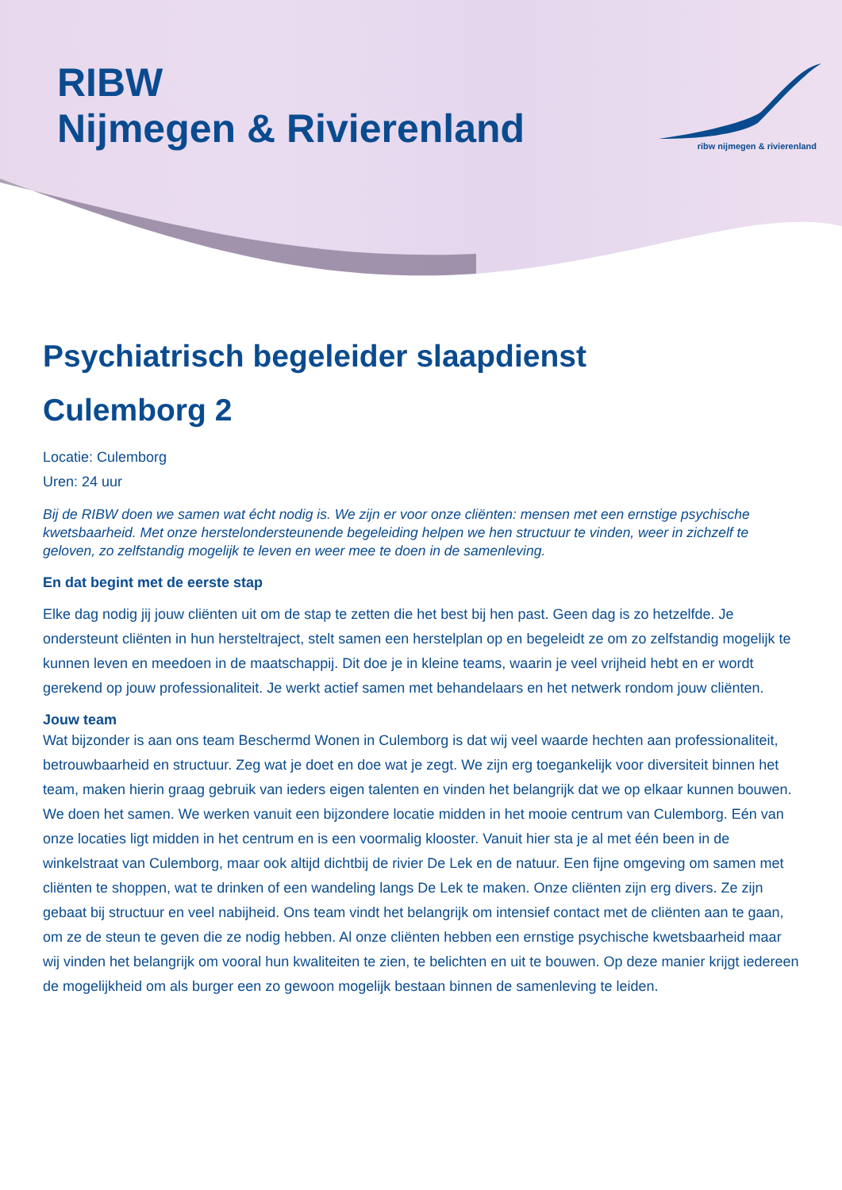RIBW
Nijmegen & Rivierenland
ribw nijmegen & rivierenland
Psychiatrisch begeleider slaapdienst
Culemborg 2
Locatie: Culemborg
Uren: 24 uur
Bij de RIBW doen we samen wat écht nodig is. We zijn er voor onze cliënten: mensen met een ernstige psychische kwetsbaarheid. Met onze herstelondersteunende begeleiding helpen we hen structuur te vinden, weer in zichzelf te geloven, zo zelfstandig mogelijk te leven en weer mee te doen in de samenleving.
En dat begint met de eerste stap
Elke dag nodig jij jouw cliënten uit om de stap te zetten die het best bij hen past. Geen dag is zo hetzelfde. Je ondersteunt cliënten in hun hersteltraject, stelt samen een herstelplan op en begeleidt ze om zo zelfstandig mogelijk te kunnen leven en meedoen in de maatschappij. Dit doe je in kleine teams, waarin je veel vrijheid hebt en er wordt gerekend op jouw professionaliteit. Je werkt actief samen met behandelaars en het netwerk rondom jouw cliënten.
Jouw team
Wat bijzonder is aan ons team Beschermd Wonen in Culemborg is dat wij veel waarde hechten aan professionaliteit, betrouwbaarheid en structuur. Zeg wat je doet en doe wat je zegt. We zijn erg toegankelijk voor diversiteit binnen het team, maken hierin graag gebruik van ieders eigen talenten en vinden het belangrijk dat we op elkaar kunnen bouwen. We doen het samen. We werken vanuit een bijzondere locatie midden in het mooie centrum van Culemborg. Eén van onze locaties ligt midden in het centrum en is een voormalig klooster. Vanuit hier sta je al met één been in de winkelstraat van Culemborg, maar ook altijd dichtbij de rivier De Lek en de natuur. Een fijne omgeving om samen met cliënten te shoppen, wat te drinken of een wandeling langs De Lek te maken. Onze cliënten zijn erg divers. Ze zijn gebaat bij structuur en veel nabijheid. Ons team vindt het belangrijk om intensief contact met de cliënten aan te gaan, om ze de steun te geven die ze nodig hebben. Al onze cliënten hebben een ernstige psychische kwetsbaarheid maar wij vinden het belangrijk om vooral hun kwaliteiten te zien, te belichten en uit te bouwen. Op deze manier krijgt iedereen de mogelijkheid om als burger een zo gewoon mogelijk bestaan binnen de samenleving te leiden.